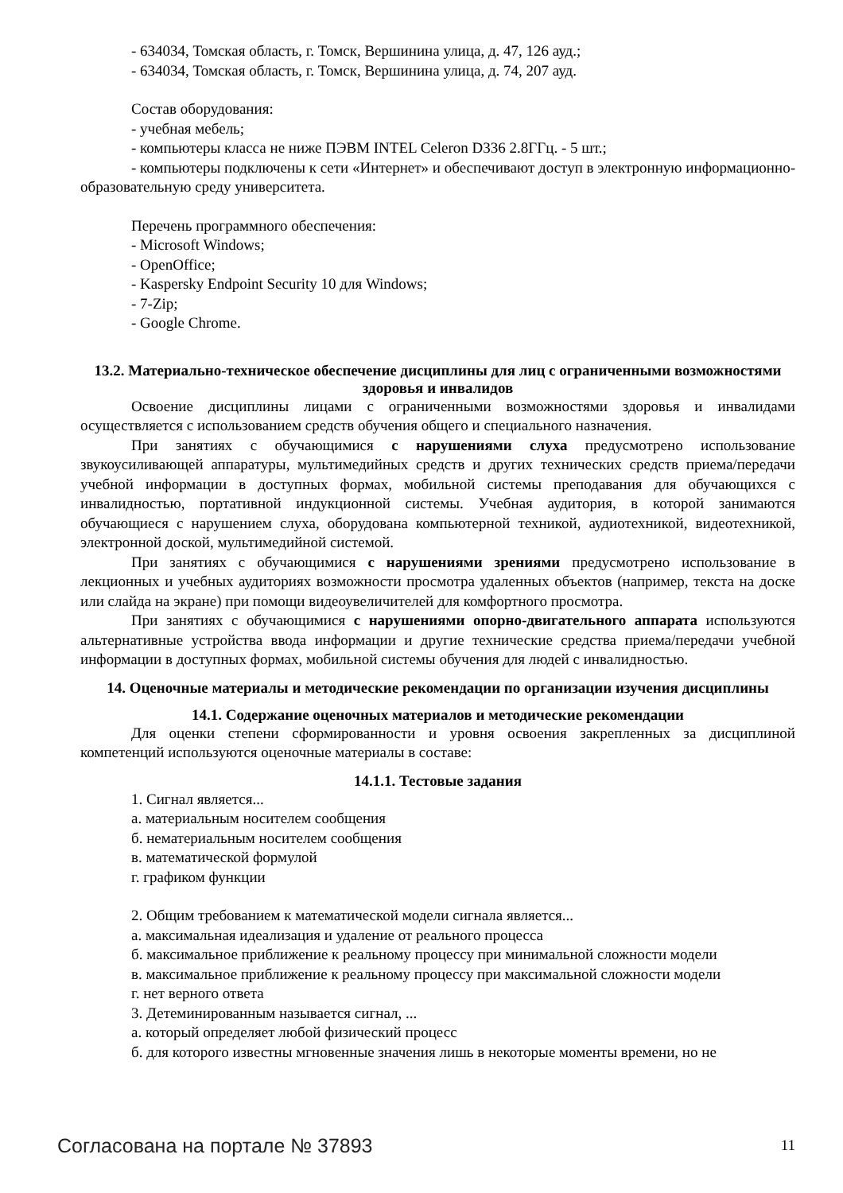- 634034, Томская область, г. Томск, Вершинина улица, д. 47, 126 ауд.;
- 634034, Томская область, г. Томск, Вершинина улица, д. 74, 207 ауд.
Состав оборудования:
- учебная мебель;
- компьютеры класса не ниже ПЭВМ INTEL Celeron D336 2.8ГГц. - 5 шт.;
- компьютеры подключены к сети «Интернет» и обеспечивают доступ в электронную информационно-образовательную среду университета.
Перечень программного обеспечения:
- Microsoft Windows;
- OpenOffice;
- Kaspersky Endpoint Security 10 для Windows;
- 7-Zip;
- Google Chrome.
13.2. Материально-техническое обеспечение дисциплины для лиц с ограниченными возможностями здоровья и инвалидов
Освоение дисциплины лицами с ограниченными возможностями здоровья и инвалидами осуществляется с использованием средств обучения общего и специального назначения.
При занятиях с обучающимися с нарушениями слуха предусмотрено использование звукоусиливающей аппаратуры, мультимедийных средств и других технических средств приема/передачи учебной информации в доступных формах, мобильной системы преподавания для обучающихся с инвалидностью, портативной индукционной системы. Учебная аудитория, в которой занимаются обучающиеся с нарушением слуха, оборудована компьютерной техникой, аудиотехникой, видеотехникой, электронной доской, мультимедийной системой.
При занятиях с обучающимися с нарушениями зрениями предусмотрено использование в лекционных и учебных аудиториях возможности просмотра удаленных объектов (например, текста на доске или слайда на экране) при помощи видеоувеличителей для комфортного просмотра.
При занятиях с обучающимися с нарушениями опорно-двигательного аппарата используются альтернативные устройства ввода информации и другие технические средства приема/передачи учебной информации в доступных формах, мобильной системы обучения для людей с инвалидностью.
14. Оценочные материалы и методические рекомендации по организации изучения дисциплины
14.1. Содержание оценочных материалов и методические рекомендации
Для оценки степени сформированности и уровня освоения закрепленных за дисциплиной компетенций используются оценочные материалы в составе:
14.1.1. Тестовые задания
1. Сигнал является...
а. материальным носителем сообщения
б. нематериальным носителем сообщения
в. математической формулой
г. графиком функции
2. Общим требованием к математической модели сигнала является...
а. максимальная идеализация и удаление от реального процесса
б. максимальное приближение к реальному процессу при минимальной сложности модели
в. максимальное приближение к реальному процессу при максимальной сложности модели
г. нет верного ответа
3. Детеминированным называется сигнал, ...
а. который определяет любой физический процесс
б. для которого известны мгновенные значения лишь в некоторые моменты времени, но не
Согласована на портале № 37893 11